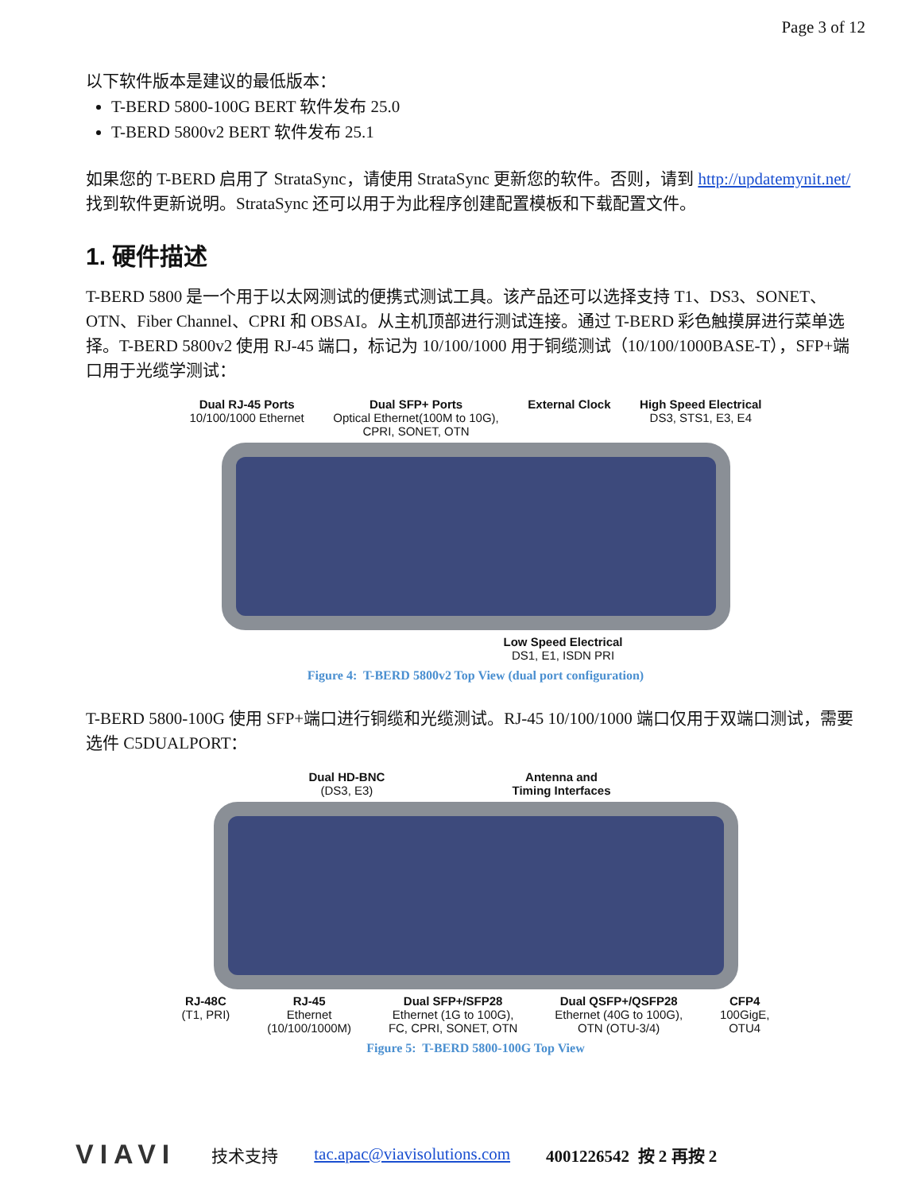Page 3 of 12
以下软件版本是建议的最低版本：
T-BERD 5800-100G BERT 软件发布 25.0
T-BERD 5800v2 BERT 软件发布 25.1
如果您的 T-BERD 启用了 StrataSync，请使用 StrataSync 更新您的软件。否则，请到 http://updatemynit.net/ 找到软件更新说明。StrataSync 还可以用于为此程序创建配置模板和下载配置文件。
1. 硬件描述
T-BERD 5800 是一个用于以太网测试的便携式测试工具。该产品还可以选择支持 T1、DS3、SONET、OTN、Fiber Channel、CPRI 和 OBSAI。从主机顶部进行测试连接。通过 T-BERD 彩色触摸屏进行菜单选择。T-BERD 5800v2 使用 RJ-45 端口，标记为 10/100/1000 用于铜缆测试（10/100/1000BASE-T），SFP+端口用于光缆学测试：
Dual RJ-45 Ports
10/100/1000 Ethernet
Dual SFP+ Ports
Optical Ethernet(100M to 10G),
CPRI, SONET, OTN
External Clock High Speed Electrical
DS3, STS1, E3, E4
Low Speed Electrical
DS1, E1, ISDN PRI
Figure 4: T-BERD 5800v2 Top View (dual port configuration)
T-BERD 5800-100G 使用 SFP+端口进行铜缆和光缆测试。RJ-45 10/100/1000 端口仅用于双端口测试，需要选件 C5DUALPORT：
Dual HD-BNC
(DS3, E3)
Antenna and
Timing Interfaces
RJ-48C
(T1, PRI)
RJ-45
Ethernet
(10/100/1000M)
Dual SFP+/SFP28
Ethernet (1G to 100G),
FC, CPRI, SONET, OTN
Dual QSFP+/QSFP28
Ethernet (40G to 100G),
OTN (OTU-3/4)
CFP4
100GigE,
OTU4
Figure 5: T-BERD 5800-100G Top View
VIAVI 技术支持 tac.apac@viavisolutions.com 4001226542 按 2 再按 2